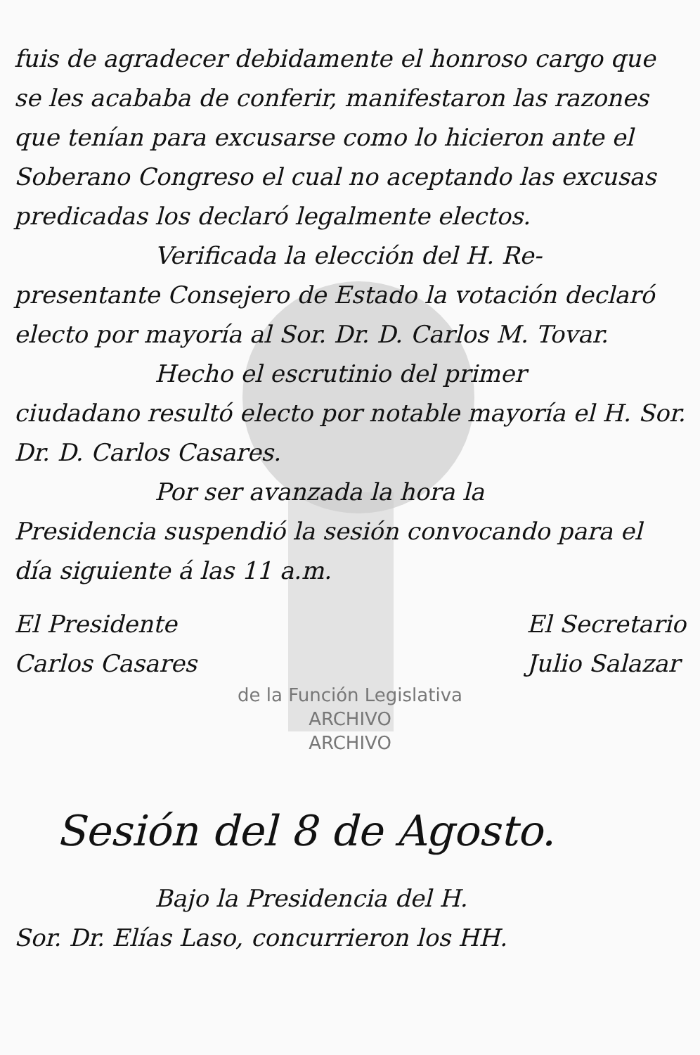fuis de agradecer debidamente el honroso cargo que se les acababa de conferir, manifestaron las razones que tenían para excusarse como lo hicieron ante el Soberano Congreso el cual no aceptando las excusas predicadas los declaró legalmente electos.
Verificada la elección del H. Re-
presentante Consejero de Estado la votación declaró electo por mayoría al Sor. Dr. D. Carlos M. Tovar.
Hecho el escrutinio del primer
ciudadano resultó electo por notable mayoría el H. Sor. Dr. D. Carlos Casares.
Por ser avanzada la hora la
Presidencia suspendió la sesión convocando para el día siguiente á las 11 a.m.
El Presidente
Carlos Casares
El Secretario
Julio Salazar
de la Función Legislativa
ARCHIVO
ARCHIVO
Sesión del 8 de Agosto.
Bajo la Presidencia del H.
Sor. Dr. Elías Laso, concurrieron los HH.